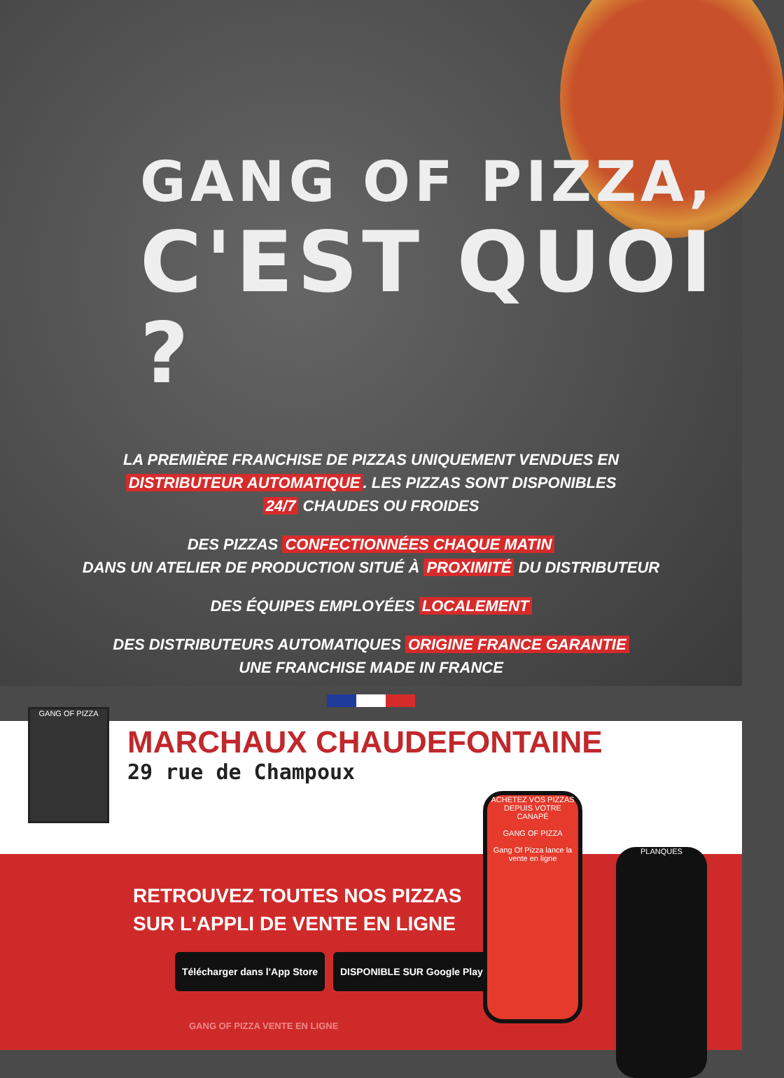GANG OF PIZZA,
C'EST QUOI ?
LA PREMIÈRE FRANCHISE DE PIZZAS UNIQUEMENT VENDUES EN
DISTRIBUTEUR AUTOMATIQUE. LES PIZZAS SONT DISPONIBLES
24/7 CHAUDES OU FROIDES
DES PIZZAS CONFECTIONNÉES CHAQUE MATIN
DANS UN ATELIER DE PRODUCTION SITUÉ À PROXIMITÉ DU DISTRIBUTEUR
DES ÉQUIPES EMPLOYÉES LOCALEMENT
DES DISTRIBUTEURS AUTOMATIQUES ORIGINE FRANCE GARANTIE
UNE FRANCHISE MADE IN FRANCE
GANG OF PIZZA
MARCHAUX CHAUDEFONTAINE
29 rue de Champoux
RETROUVEZ TOUTES NOS PIZZAS
SUR L'APPLI DE VENTE EN LIGNE
Télécharger dans l'App Store DISPONIBLE SUR Google Play
GANG OF PIZZA VENTE EN LIGNE
ACHETEZ VOS PIZZAS DEPUIS VOTRE CANAPÉ
GANG OF PIZZA
Gang Of Pizza lance la vente en ligne
PLANQUES